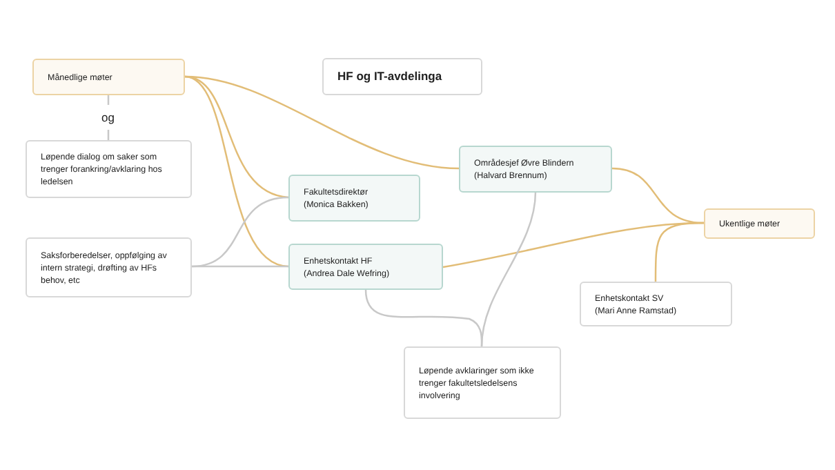Månedlige møter
og
HF og IT-avdelinga
Løpende dialog om saker som trenger forankring/avklaring hos ledelsen
Områdesjef Øvre Blindern
(Halvard Brennum)
Fakultetsdirektør
(Monica Bakken)
Ukentlige møter
Saksforberedelser, oppfølging av intern strategi, drøfting av HFs behov, etc
Enhetskontakt HF
(Andrea Dale Wefring)
Enhetskontakt SV
(Mari Anne Ramstad)
Løpende avklaringer som ikke trenger fakultetsledelsens involvering